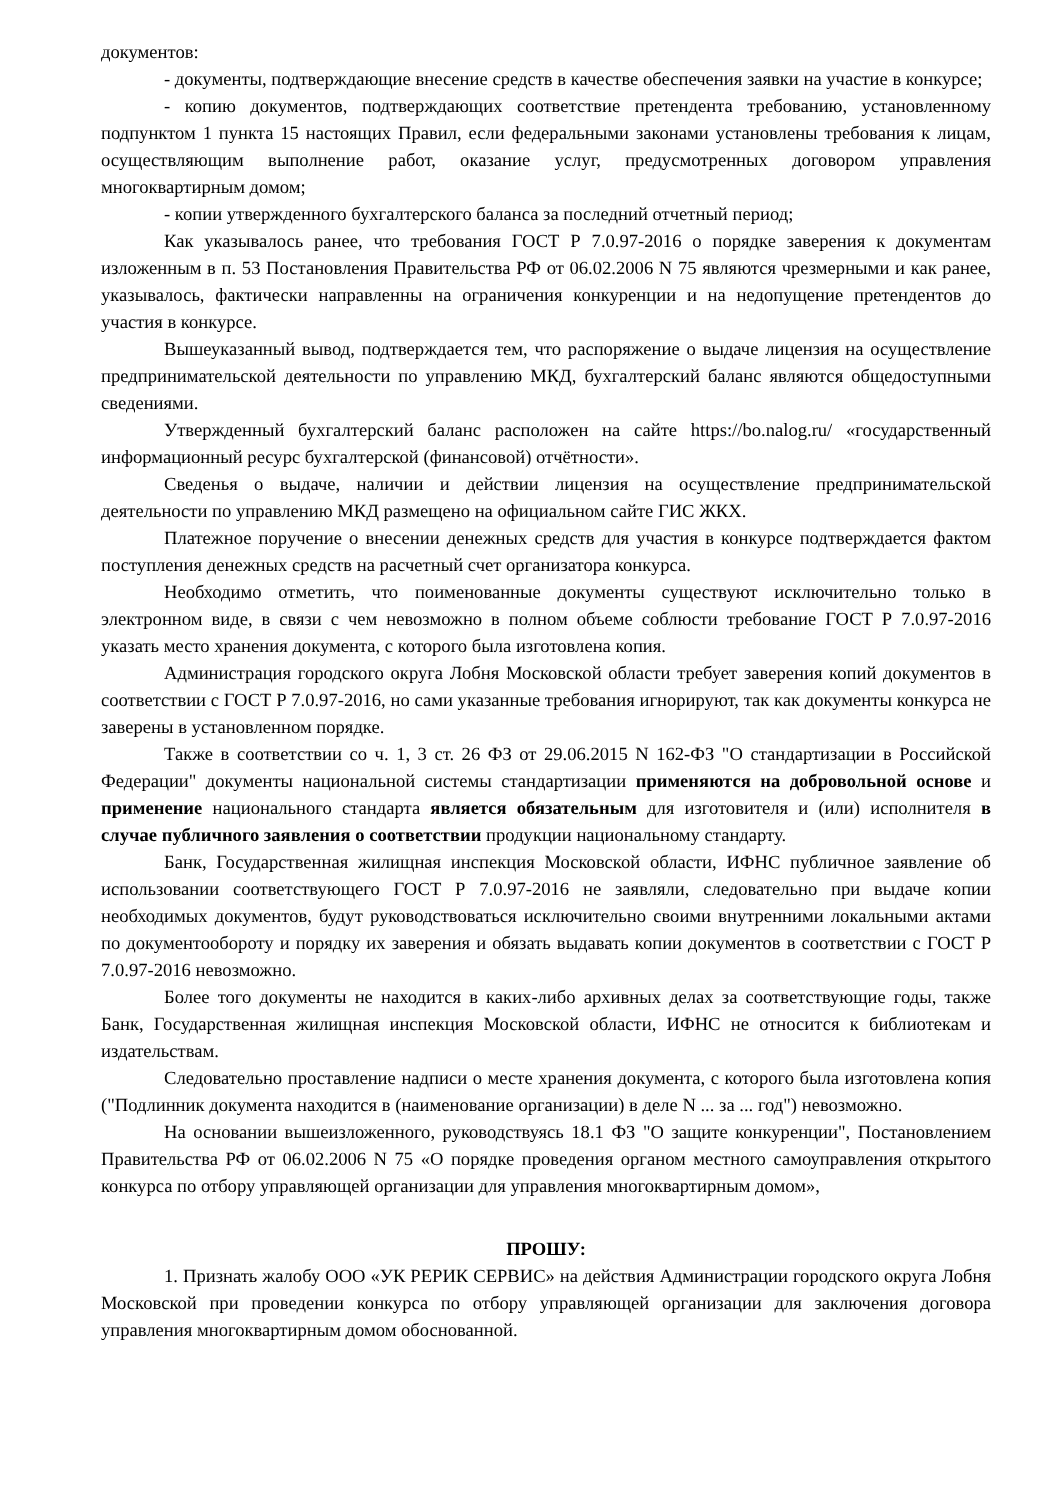документов:
- документы, подтверждающие внесение средств в качестве обеспечения заявки на участие в конкурсе;
- копию документов, подтверждающих соответствие претендента требованию, установленному подпунктом 1 пункта 15 настоящих Правил, если федеральными законами установлены требования к лицам, осуществляющим выполнение работ, оказание услуг, предусмотренных договором управления многоквартирным домом;
- копии утвержденного бухгалтерского баланса за последний отчетный период;
Как указывалось ранее, что требования ГОСТ Р 7.0.97-2016 о порядке заверения к документам изложенным в п. 53 Постановления Правительства РФ от 06.02.2006 N 75 являются чрезмерными и как ранее, указывалось, фактически направленны на ограничения конкуренции и на недопущение претендентов до участия в конкурсе.
Вышеуказанный вывод, подтверждается тем, что распоряжение о выдаче лицензия на осуществление предпринимательской деятельности по управлению МКД, бухгалтерский баланс являются общедоступными сведениями.
Утвержденный бухгалтерский баланс расположен на сайте https://bo.nalog.ru/ «государственный информационный ресурс бухгалтерской (финансовой) отчётности».
Сведенья о выдаче, наличии и действии лицензия на осуществление предпринимательской деятельности по управлению МКД размещено на официальном сайте ГИС ЖКХ.
Платежное поручение о внесении денежных средств для участия в конкурсе подтверждается фактом поступления денежных средств на расчетный счет организатора конкурса.
Необходимо отметить, что поименованные документы существуют исключительно только в электронном виде, в связи с чем невозможно в полном объеме соблюсти требование ГОСТ Р 7.0.97-2016 указать место хранения документа, с которого была изготовлена копия.
Администрация городского округа Лобня Московской области требует заверения копий документов в соответствии с ГОСТ Р 7.0.97-2016, но сами указанные требования игнорируют, так как документы конкурса не заверены в установленном порядке.
Также в соответствии со ч. 1, 3 ст. 26 ФЗ от 29.06.2015 N 162-ФЗ "О стандартизации в Российской Федерации" документы национальной системы стандартизации применяются на добровольной основе и применение национального стандарта является обязательным для изготовителя и (или) исполнителя в случае публичного заявления о соответствии продукции национальному стандарту.
Банк, Государственная жилищная инспекция Московской области, ИФНС публичное заявление об использовании соответствующего ГОСТ Р 7.0.97-2016 не заявляли, следовательно при выдаче копии необходимых документов, будут руководствоваться исключительно своими внутренними локальными актами по документообороту и порядку их заверения и обязать выдавать копии документов в соответствии с ГОСТ Р 7.0.97-2016 невозможно.
Более того документы не находится в каких-либо архивных делах за соответствующие годы, также Банк, Государственная жилищная инспекция Московской области, ИФНС не относится к библиотекам и издательствам.
Следовательно проставление надписи о месте хранения документа, с которого была изготовлена копия ("Подлинник документа находится в (наименование организации) в деле N ... за ... год") невозможно.
На основании вышеизложенного, руководствуясь 18.1 ФЗ "О защите конкуренции", Постановлением Правительства РФ от 06.02.2006 N 75 «О порядке проведения органом местного самоуправления открытого конкурса по отбору управляющей организации для управления многоквартирным домом»,
ПРОШУ:
1. Признать жалобу ООО «УК РЕРИК СЕРВИС» на действия Администрации городского округа Лобня Московской при проведении конкурса по отбору управляющей организации для заключения договора управления многоквартирным домом обоснованной.